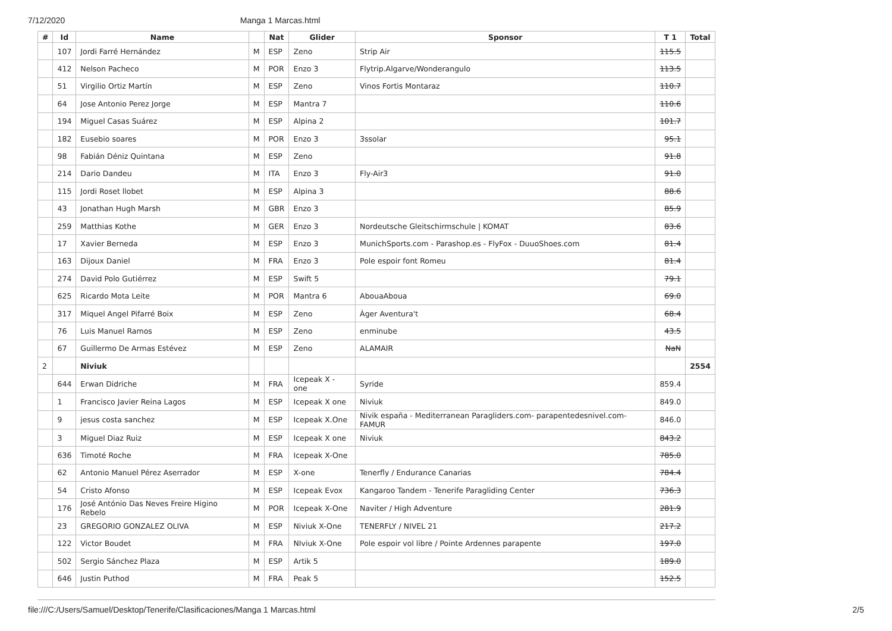7/12/2020 Manga 1 Marcas.html
| # | Id | Name | | Nat | Glider | Sponsor | T 1 | Total |
| --- | --- | --- | --- | --- | --- | --- | --- | --- |
| | 107 | Jordi Farré Hernández | M | ESP | Zeno | Strip Air | 115.5 | |
| | 412 | Nelson Pacheco | M | POR | Enzo 3 | Flytrip.Algarve/Wonderangulo | 113.5 | |
| | 51 | Virgilio Ortiz Martín | M | ESP | Zeno | Vinos Fortis Montaraz | 110.7 | |
| | 64 | Jose Antonio Perez Jorge | M | ESP | Mantra 7 | | 110.6 | |
| | 194 | Miguel Casas Suárez | M | ESP | Alpina 2 | | 101.7 | |
| | 182 | Eusebio soares | M | POR | Enzo 3 | 3ssolar | 95.1 | |
| | 98 | Fabián Déniz Quintana | M | ESP | Zeno | | 91.8 | |
| | 214 | Dario Dandeu | M | ITA | Enzo 3 | Fly-Air3 | 91.0 | |
| | 115 | Jordi Roset llobet | M | ESP | Alpina 3 | | 88.6 | |
| | 43 | Jonathan Hugh Marsh | M | GBR | Enzo 3 | | 85.9 | |
| | 259 | Matthias Kothe | M | GER | Enzo 3 | Nordeutsche Gleitschirmschule / KOMAT | 83.6 | |
| | 17 | Xavier Berneda | M | ESP | Enzo 3 | MunichSports.com - Parashop.es - FlyFox - DuuoShoes.com | 81.4 | |
| | 163 | Dijoux Daniel | M | FRA | Enzo 3 | Pole espoir font Romeu | 81.4 | |
| | 274 | David Polo Gutiérrez | M | ESP | Swift 5 | | 79.1 | |
| | 625 | Ricardo Mota Leite | M | POR | Mantra 6 | AbouaAboua | 69.0 | |
| | 317 | Miquel Angel Pifarré Boix | M | ESP | Zeno | Àger Aventura't | 68.4 | |
| | 76 | Luis Manuel Ramos | M | ESP | Zeno | enminube | 43.5 | |
| | 67 | Guillermo De Armas Estévez | M | ESP | Zeno | ALAMAIR | NaN | |
| 2 | | Niviuk | | | | | | 2554 |
| | 644 | Erwan Didriche | M | FRA | Icepeak X - one | Syride | 859.4 | |
| | 1 | Francisco Javier Reina Lagos | M | ESP | Icepeak X one | Niviuk | 849.0 | |
| | 9 | jesus costa sanchez | M | ESP | Icepeak X.One | Nivik españa - Mediterranean Paragliders.com- parapentedesnivel.com-FAMUR | 846.0 | |
| | 3 | Miguel Diaz Ruiz | M | ESP | Icepeak X one | Niviuk | 843.2 | |
| | 636 | Timoté Roche | M | FRA | Icepeak X-One | | 785.0 | |
| | 62 | Antonio Manuel Pérez Aserrador | M | ESP | X-one | Tenerfly / Endurance Canarias | 784.4 | |
| | 54 | Cristo Afonso | M | ESP | Icepeak Evox | Kangaroo Tandem - Tenerife Paragliding Center | 736.3 | |
| | 176 | José António Das Neves Freire Higino Rebelo | M | POR | Icepeak X-One | Naviter / High Adventure | 281.9 | |
| | 23 | GREGORIO GONZALEZ OLIVA | M | ESP | Niviuk X-One | TENERFLY / NIVEL 21 | 217.2 | |
| | 122 | Victor Boudet | M | FRA | NIviuk X-One | Pole espoir vol libre / Pointe Ardennes parapente | 197.0 | |
| | 502 | Sergio Sánchez Plaza | M | ESP | Artik 5 | | 189.0 | |
| | 646 | Justin Puthod | M | FRA | Peak 5 | | 152.5 | |
file:///C:/Users/Samuel/Desktop/Tenerife/Clasificaciones/Manga 1 Marcas.html 2/5